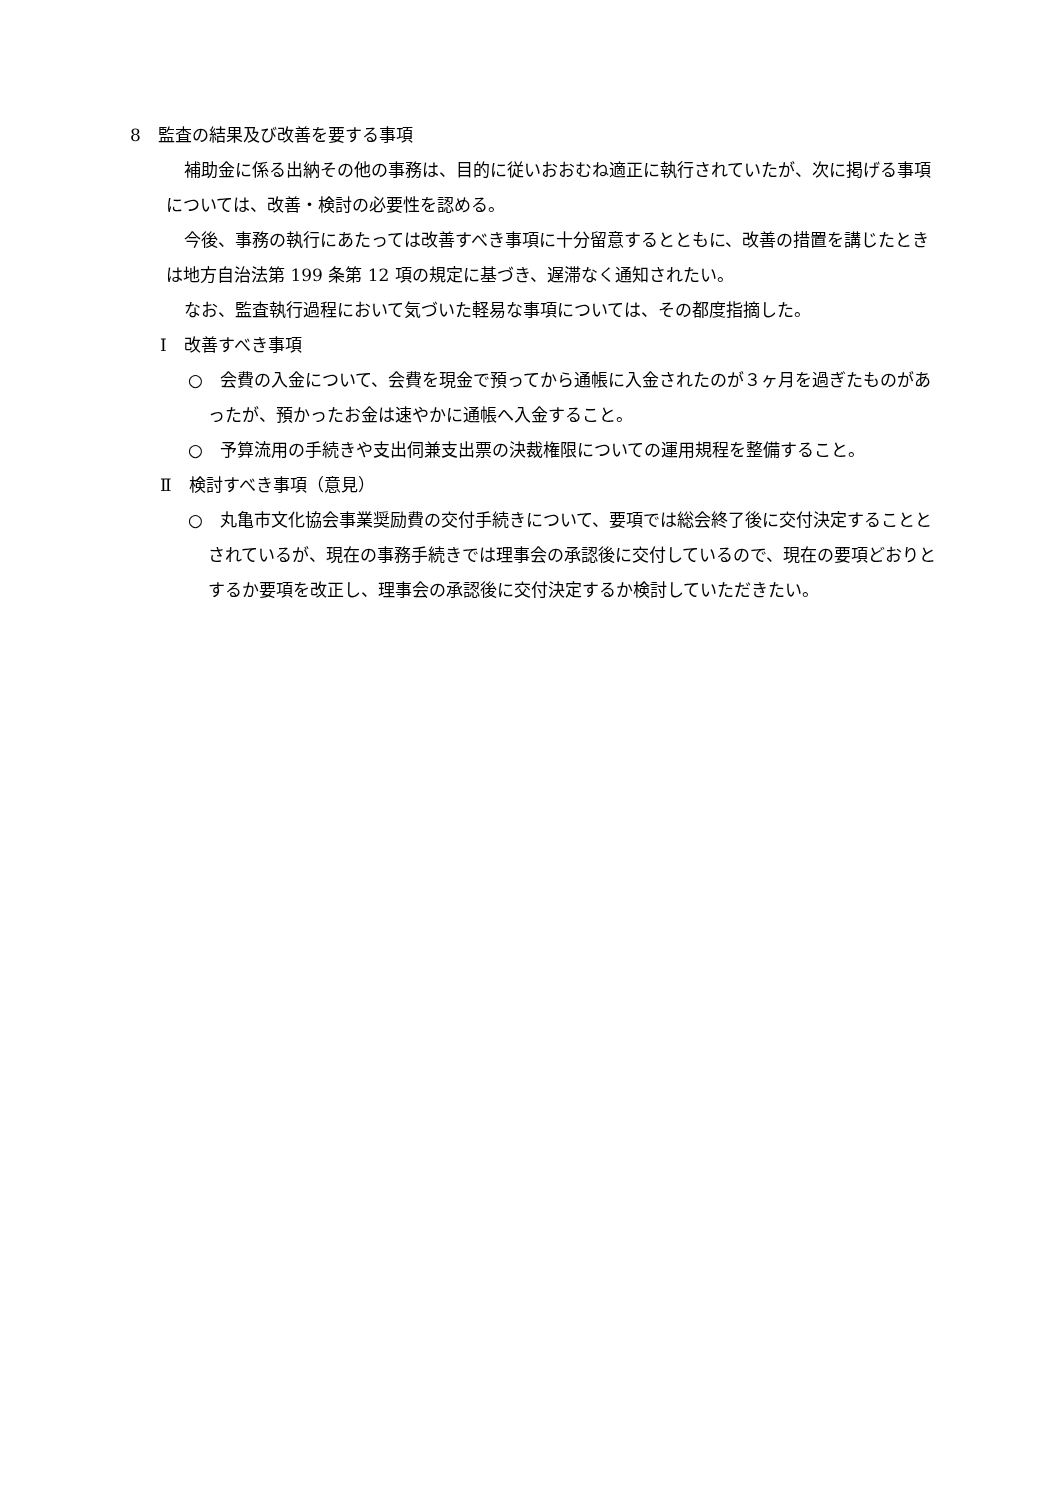8　監査の結果及び改善を要する事項
補助金に係る出納その他の事務は、目的に従いおおむね適正に執行されていたが、次に掲げる事項については、改善・検討の必要性を認める。
今後、事務の執行にあたっては改善すべき事項に十分留意するとともに、改善の措置を講じたときは地方自治法第 199 条第 12 項の規定に基づき、遅滞なく通知されたい。
なお、監査執行過程において気づいた軽易な事項については、その都度指摘した。
Ⅰ　改善すべき事項
○　会費の入金について、会費を現金で預ってから通帳に入金されたのが３ヶ月を過ぎたものがあったが、預かったお金は速やかに通帳へ入金すること。
○　予算流用の手続きや支出伺兼支出票の決裁権限についての運用規程を整備すること。
Ⅱ　検討すべき事項（意見）
○　丸亀市文化協会事業奨励費の交付手続きについて、要項では総会終了後に交付決定することとされているが、現在の事務手続きでは理事会の承認後に交付しているので、現在の要項どおりとするか要項を改正し、理事会の承認後に交付決定するか検討していただきたい。